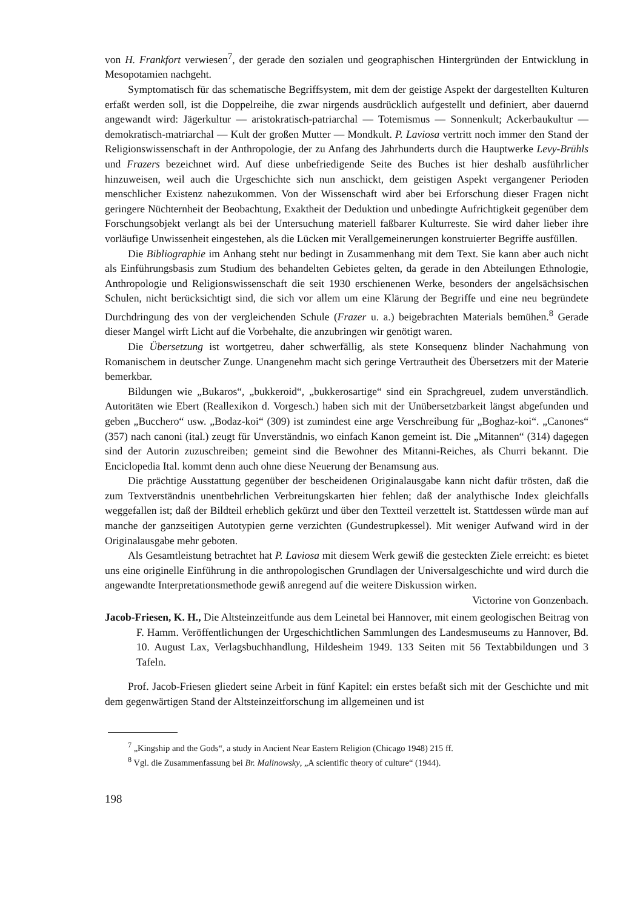von H. Frankfort verwiesen<sup>7</sup>, der gerade den sozialen und geographischen Hintergründen der Entwicklung in Mesopotamien nachgeht.
Symptomatisch für das schematische Begriffsystem, mit dem der geistige Aspekt der dargestellten Kulturen erfaßt werden soll, ist die Doppelreihe, die zwar nirgends ausdrücklich aufgestellt und definiert, aber dauernd angewandt wird: Jägerkultur — aristokratisch-patriarchal — Totemismus — Sonnenkult; Ackerbaukultur — demokratisch-matriarchal — Kult der großen Mutter — Mondkult. P. Laviosa vertritt noch immer den Stand der Religionswissenschaft in der Anthropologie, der zu Anfang des Jahrhunderts durch die Hauptwerke Levy-Brühls und Frazers bezeichnet wird. Auf diese unbefriedigende Seite des Buches ist hier deshalb ausführlicher hinzuweisen, weil auch die Urgeschichte sich nun anschickt, dem geistigen Aspekt vergangener Perioden menschlicher Existenz nahezukommen. Von der Wissenschaft wird aber bei Erforschung dieser Fragen nicht geringere Nüchternheit der Beobachtung, Exaktheit der Deduktion und unbedingte Aufrichtigkeit gegenüber dem Forschungsobjekt verlangt als bei der Untersuchung materiell faßbarer Kulturreste. Sie wird daher lieber ihre vorläufige Unwissenheit eingestehen, als die Lücken mit Verallgemeinerungen konstruierter Begriffe ausfüllen.
Die Bibliographie im Anhang steht nur bedingt in Zusammenhang mit dem Text. Sie kann aber auch nicht als Einführungsbasis zum Studium des behandelten Gebietes gelten, da gerade in den Abteilungen Ethnologie, Anthropologie und Religionswissenschaft die seit 1930 erschienenen Werke, besonders der angelsächsischen Schulen, nicht berücksichtigt sind, die sich vor allem um eine Klärung der Begriffe und eine neu begründete Durchdringung des von der vergleichenden Schule (Frazer u. a.) beigebrachten Materials bemühen.<sup>8</sup> Gerade dieser Mangel wirft Licht auf die Vorbehalte, die anzubringen wir genötigt waren.
Die Übersetzung ist wortgetreu, daher schwerfällig, als stete Konsequenz blinder Nachahmung von Romanischem in deutscher Zunge. Unangenehm macht sich geringe Vertrautheit des Übersetzers mit der Materie bemerkbar.
Bildungen wie „Bukaros“, „bukkeroid“, „bukkerosartige“ sind ein Sprachgreuel, zudem unverständlich. Autoritäten wie Ebert (Reallexikon d. Vorgesch.) haben sich mit der Unübersetzbarkeit längst abgefunden und geben „Bucchero“ usw. „Bodaz-koi“ (309) ist zumindest eine arge Verschreibung für „Boghaz-koi“. „Canones“ (357) nach canoni (ital.) zeugt für Unverständnis, wo einfach Kanon gemeint ist. Die „Mitannen“ (314) dagegen sind der Autorin zuzuschreiben; gemeint sind die Bewohner des Mitanni-Reiches, als Churri bekannt. Die Enciclopedia Ital. kommt denn auch ohne diese Neuerung der Benamsung aus.
Die prächtige Ausstattung gegenüber der bescheidenen Originalausgabe kann nicht dafür trösten, daß die zum Textverständnis unentbehrlichen Verbreitungskarten hier fehlen; daß der analythische Index gleichfalls weggefallen ist; daß der Bildteil erheblich gekürzt und über den Textteil verzettelt ist. Stattdessen würde man auf manche der ganzseitigen Autotypien gerne verzichten (Gundestrupkessel). Mit weniger Aufwand wird in der Originalausgabe mehr geboten.
Als Gesamtleistung betrachtet hat P. Laviosa mit diesem Werk gewiß die gesteckten Ziele erreicht: es bietet uns eine originelle Einführung in die anthropologischen Grundlagen der Universalgeschichte und wird durch die angewandte Interpretationsmethode gewiß anregend auf die weitere Diskussion wirken. Victorine von Gonzenbach.
Jacob-Friesen, K. H., Die Altsteinzeitfunde aus dem Leinetal bei Hannover, mit einem geologischen Beitrag von F. Hamm. Veröffentlichungen der Urgeschichtlichen Sammlungen des Landesmuseums zu Hannover, Bd. 10. August Lax, Verlagsbuchhandlung, Hildesheim 1949. 133 Seiten mit 56 Textabbildungen und 3 Tafeln.
Prof. Jacob-Friesen gliedert seine Arbeit in fünf Kapitel: ein erstes befaßt sich mit der Geschichte und mit dem gegenwärtigen Stand der Altsteinzeitforschung im allgemeinen und ist
<sup>7</sup> „Kingship and the Gods“, a study in Ancient Near Eastern Religion (Chicago 1948) 215 ff.
<sup>8</sup> Vgl. die Zusammenfassung bei Br. Malinowsky, „A scientific theory of culture“ (1944).
198